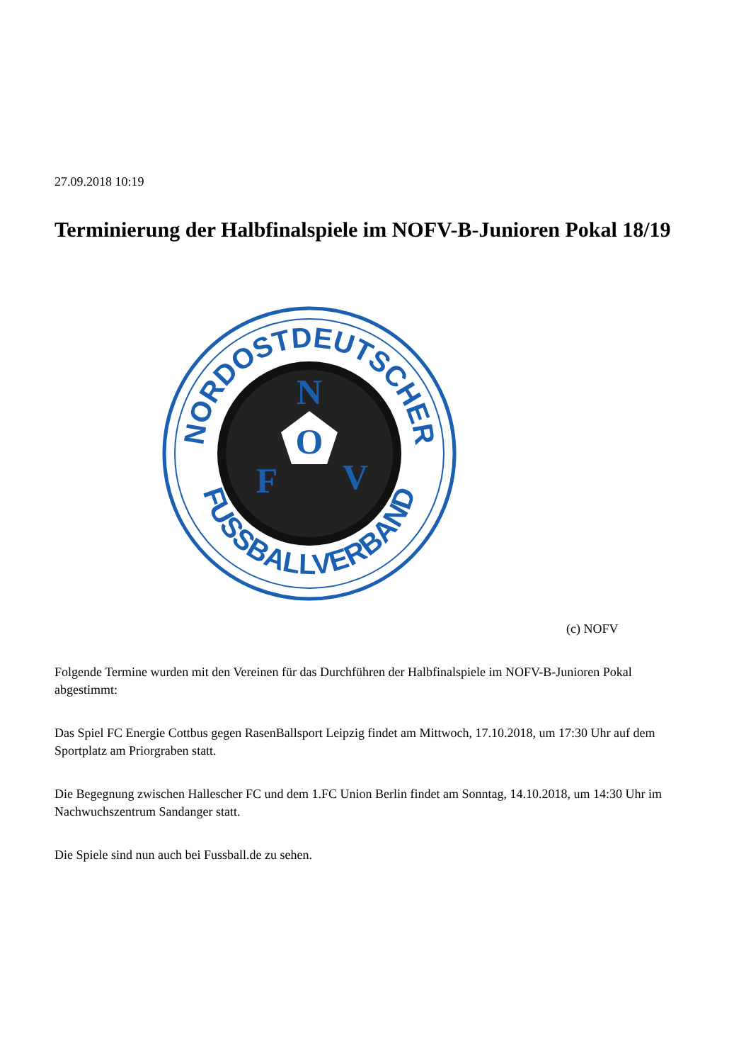27.09.2018 10:19
Terminierung der Halbfinalspiele im NOFV-B-Junioren Pokal 18/19
NORDOSTDEUTSCHER
FUSSBALLVERBAND
N
O
F
V
(c) NOFV
Folgende Termine wurden mit den Vereinen für das Durchführen der Halbfinalspiele im NOFV-B-Junioren Pokal abgestimmt:
Das Spiel FC Energie Cottbus gegen RasenBallsport Leipzig findet am Mittwoch, 17.10.2018, um 17:30 Uhr auf dem Sportplatz am Priorgraben statt.
Die Begegnung zwischen Hallescher FC und dem 1.FC Union Berlin findet am Sonntag, 14.10.2018, um 14:30 Uhr im Nachwuchszentrum Sandanger statt.
Die Spiele sind nun auch bei Fussball.de zu sehen.